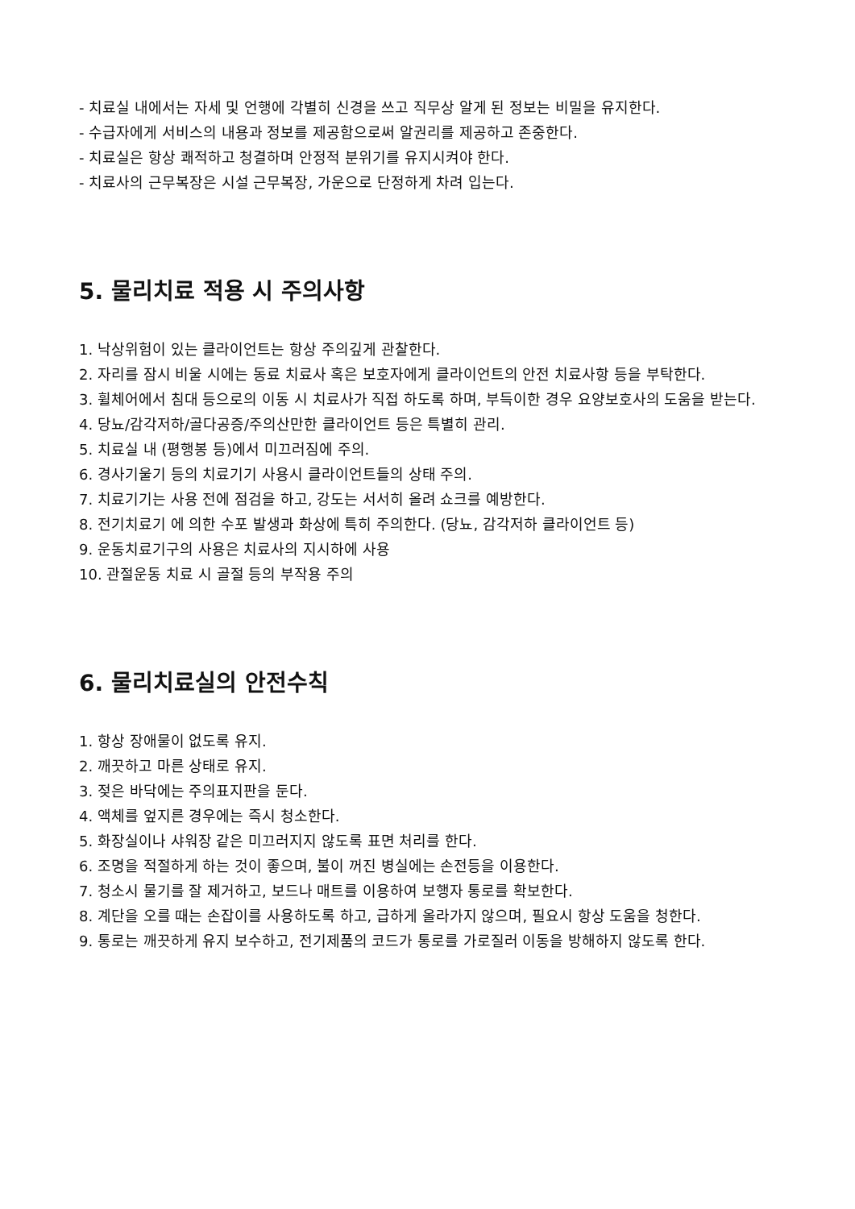- 치료실 내에서는 자세 및 언행에 각별히 신경을 쓰고 직무상 알게 된 정보는 비밀을 유지한다.
- 수급자에게 서비스의 내용과 정보를 제공함으로써 알권리를 제공하고 존중한다.
- 치료실은 항상 쾌적하고 청결하며 안정적 분위기를 유지시켜야 한다.
- 치료사의 근무복장은 시설 근무복장, 가운으로 단정하게 차려 입는다.
5. 물리치료 적용 시 주의사항
1. 낙상위험이 있는 클라이언트는 항상 주의깊게 관찰한다.
2. 자리를 잠시 비울 시에는 동료 치료사 혹은 보호자에게 클라이언트의 안전 치료사항 등을 부탁한다.
3. 휠체어에서 침대 등으로의 이동 시 치료사가 직접 하도록 하며, 부득이한 경우 요양보호사의 도움을 받는다.
4. 당뇨/감각저하/골다공증/주의산만한 클라이언트 등은 특별히 관리.
5. 치료실 내 (평행봉 등)에서 미끄러짐에 주의.
6. 경사기울기 등의 치료기기 사용시 클라이언트들의 상태 주의.
7. 치료기기는 사용 전에 점검을 하고, 강도는 서서히 올려 쇼크를 예방한다.
8. 전기치료기 에 의한 수포 발생과 화상에 특히 주의한다. (당뇨, 감각저하 클라이언트 등)
9. 운동치료기구의 사용은 치료사의 지시하에 사용
10. 관절운동 치료 시 골절 등의 부작용 주의
6. 물리치료실의 안전수칙
1. 항상 장애물이 없도록 유지.
2. 깨끗하고 마른 상태로 유지.
3. 젖은 바닥에는 주의표지판을 둔다.
4. 액체를 엎지른 경우에는 즉시 청소한다.
5. 화장실이나 샤워장 같은 미끄러지지 않도록 표면 처리를 한다.
6. 조명을 적절하게 하는 것이 좋으며, 불이 꺼진 병실에는 손전등을 이용한다.
7. 청소시 물기를 잘 제거하고, 보드나 매트를 이용하여 보행자 통로를 확보한다.
8. 계단을 오를 때는 손잡이를 사용하도록 하고, 급하게 올라가지 않으며, 필요시 항상 도움을 청한다.
9. 통로는 깨끗하게 유지 보수하고, 전기제품의 코드가 통로를 가로질러 이동을 방해하지 않도록 한다.